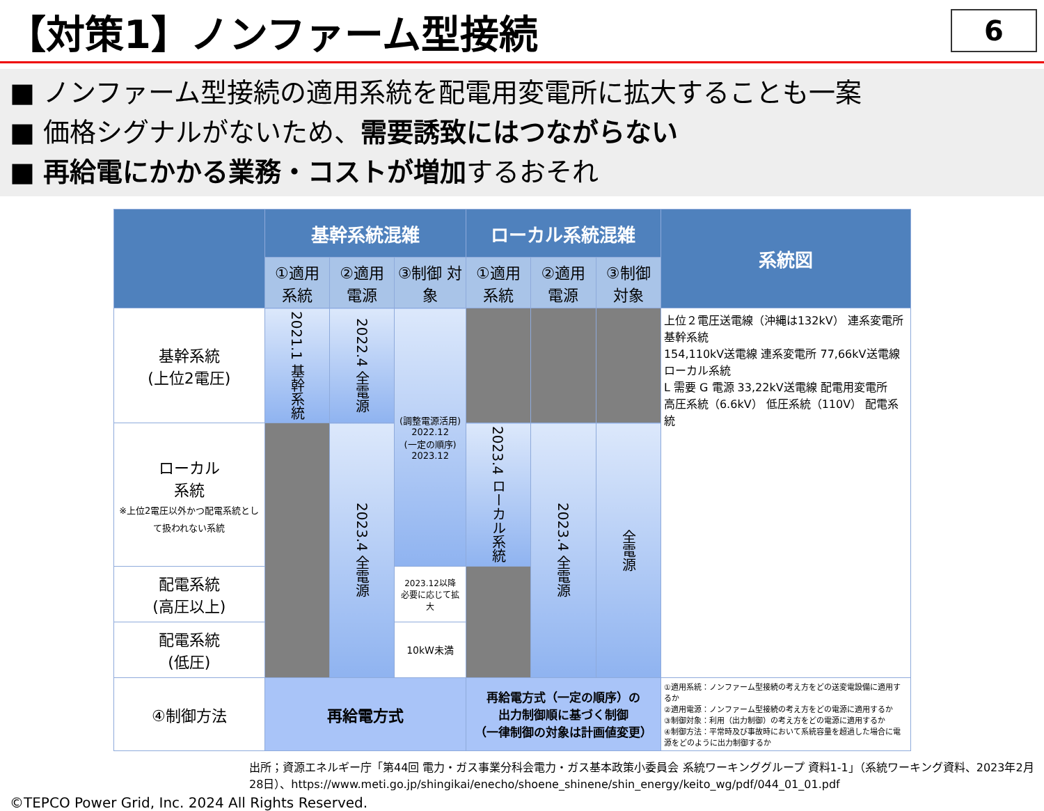【対策1】ノンファーム型接続
6
■ ノンファーム型接続の適用系統を配電用変電所に拡大することも一案
■ 価格シグナルがないため、需要誘致にはつながらない
■ 再給電にかかる業務・コストが増加するおそれ
| | 基幹系統混雑 | | | ローカル系統混雑 | | | 系統図 |
| --- | --- | --- | --- | --- | --- | --- | --- |
| | ①適用 系統 | ②適用 電源 | ③制御 対象 | ①適用 系統 | ②適用 電源 | ③制御 対象 | |
| 基幹系統 (上位2電圧) | 2021.1 基幹系統 | 2022.4 全電源 | (調整電源活用) 2022.12 (一定の順序) 2023.12 | | | | 上位２電圧送電線（沖縄は132kV） 連系変電所 基幹系統 154,110kV送電線 連系変電所 77,66kV送電線 ローカル系統 L 需要 G 電源 33,22kV送電線 配電用変電所 高圧系統（6.6kV） 低圧系統（110V） 配電系統 |
| ローカル 系統 ※上位2電圧以外かつ配電系統として扱われない系統 | | 2023.4 全電源 | | 2023.4 ローカル系統 | 2023.4 全電源 | 全電源 | |
| 配電系統 (高圧以上) | | | 2023.12以降 必要に応じて拡大 | | | | |
| 配電系統 (低圧) | | | 10kW未満 | | | | |
| ④制御方法 | 再給電方式 | | | 再給電方式（一定の順序）の 出力制御順に基づく制御 （一律制御の対象は計画値変更） | | | ①適用系統：ノンファーム型接続の考え方をどの送変電設備に適用するか ②適用電源：ノンファーム型接続の考え方をどの電源に適用するか ③制御対象：利用（出力制御）の考え方をどの電源に適用するか ④制御方法：平常時及び事故時において系統容量を超過した場合に電源をどのように出力制御するか |
出所；資源エネルギー庁「第44回 電力・ガス事業分科会電力・ガス基本政策小委員会 系統ワーキンググループ 資料1-1」（系統ワーキング資料、2023年2月28日）、https://www.meti.go.jp/shingikai/enecho/shoene_shinene/shin_energy/keito_wg/pdf/044_01_01.pdf
©TEPCO Power Grid, Inc. 2024 All Rights Reserved.